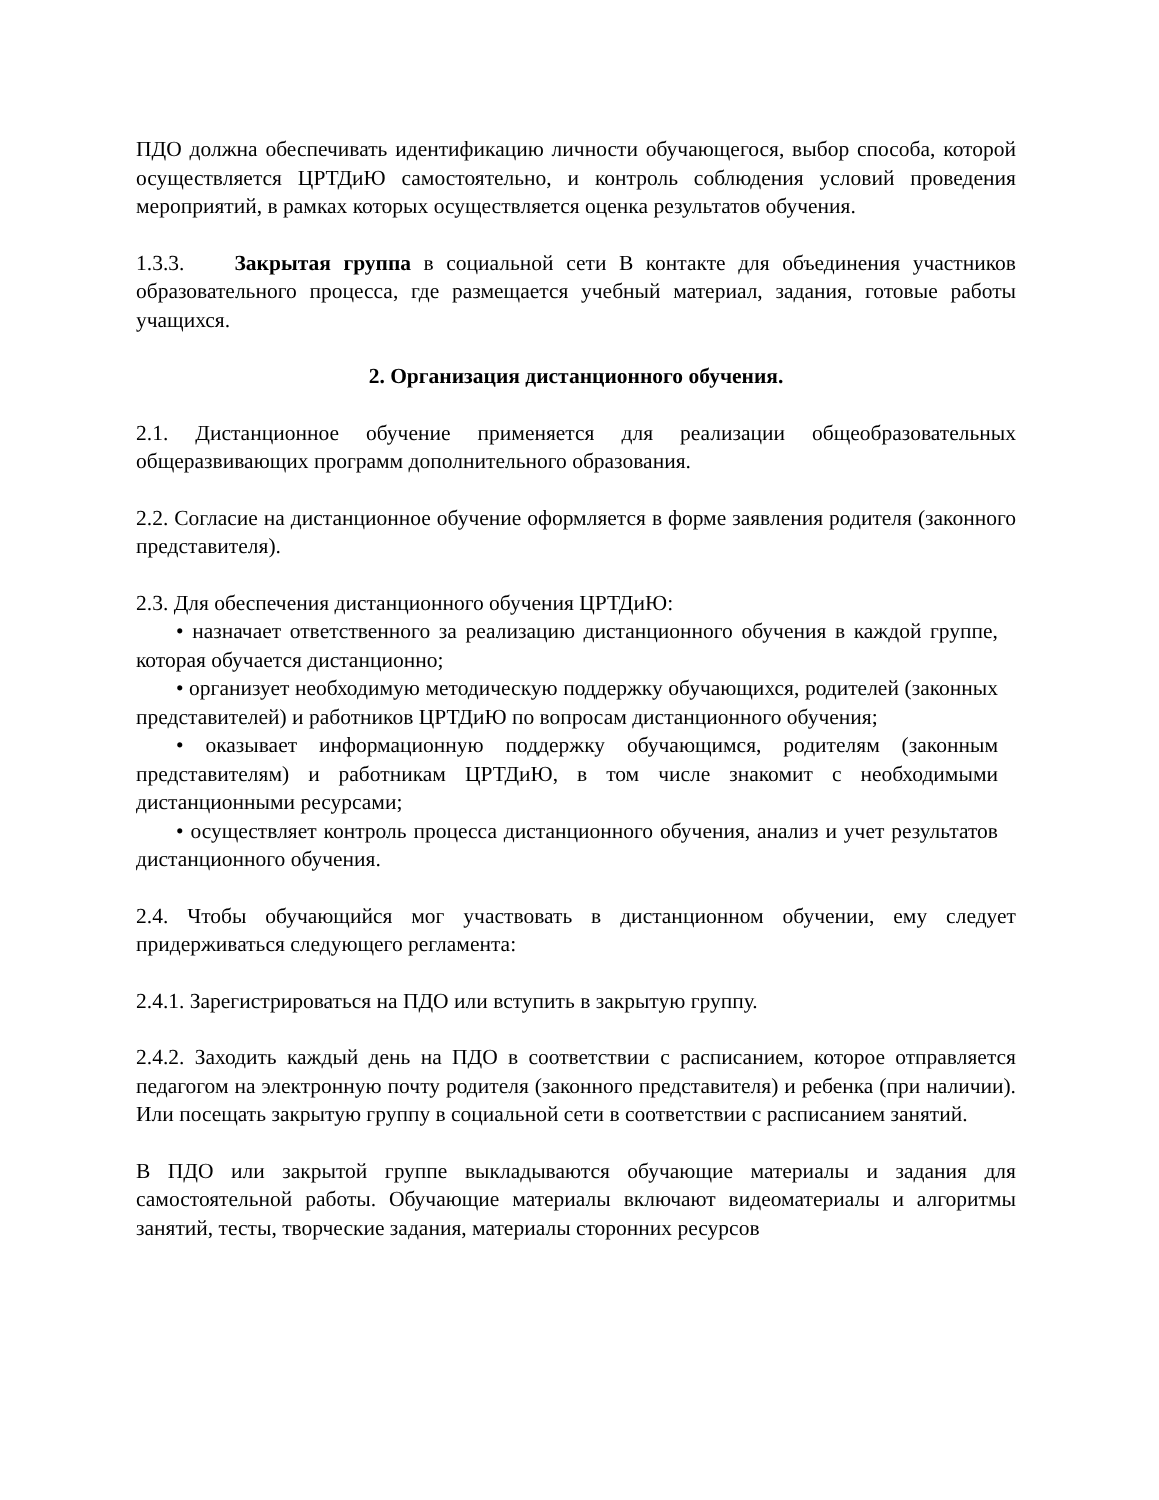ПДО должна обеспечивать идентификацию личности обучающегося, выбор способа, которой осуществляется ЦРТДиЮ самостоятельно, и контроль соблюдения условий проведения мероприятий, в рамках которых осуществляется оценка результатов обучения.
1.3.3. Закрытая группа в социальной сети В контакте для объединения участников образовательного процесса, где размещается учебный материал, задания, готовые работы учащихся.
2. Организация дистанционного обучения.
2.1. Дистанционное обучение применяется для реализации общеобразовательных общеразвивающих программ дополнительного образования.
2.2. Согласие на дистанционное обучение оформляется в форме заявления родителя (законного представителя).
2.3. Для обеспечения дистанционного обучения ЦРТДиЮ:
• назначает ответственного за реализацию дистанционного обучения в каждой группе, которая обучается дистанционно;
• организует необходимую методическую поддержку обучающихся, родителей (законных представителей) и работников ЦРТДиЮ по вопросам дистанционного обучения;
• оказывает информационную поддержку обучающимся, родителям (законным представителям) и работникам ЦРТДиЮ, в том числе знакомит с необходимыми дистанционными ресурсами;
• осуществляет контроль процесса дистанционного обучения, анализ и учет результатов дистанционного обучения.
2.4. Чтобы обучающийся мог участвовать в дистанционном обучении, ему следует придерживаться следующего регламента:
2.4.1. Зарегистрироваться на ПДО или вступить в закрытую группу.
2.4.2. Заходить каждый день на ПДО в соответствии с расписанием, которое отправляется педагогом на электронную почту родителя (законного представителя) и ребенка (при наличии). Или посещать закрытую группу в социальной сети в соответствии с расписанием занятий.
В ПДО или закрытой группе выкладываются обучающие материалы и задания для самостоятельной работы. Обучающие материалы включают видеоматериалы и алгоритмы занятий, тесты, творческие задания, материалы сторонних ресурсов